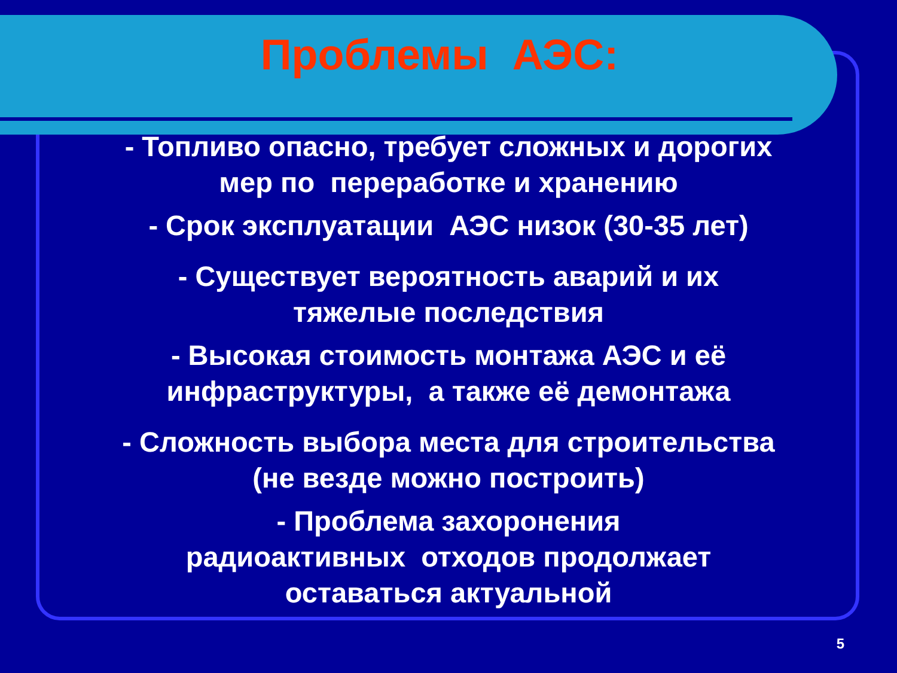Проблемы АЭС:
- Топливо опасно, требует сложных и дорогих
мер по переработке и хранению
- Срок эксплуатации АЭС низок (30-35 лет)
- Существует вероятность аварий и их
тяжелые последствия
- Высокая стоимость монтажа АЭС и её
инфраструктуры, а также её демонтажа
- Сложность выбора места для строительства
(не везде можно построить)
- Проблема захоронения
радиоактивных отходов продолжает
оставаться актуальной
5